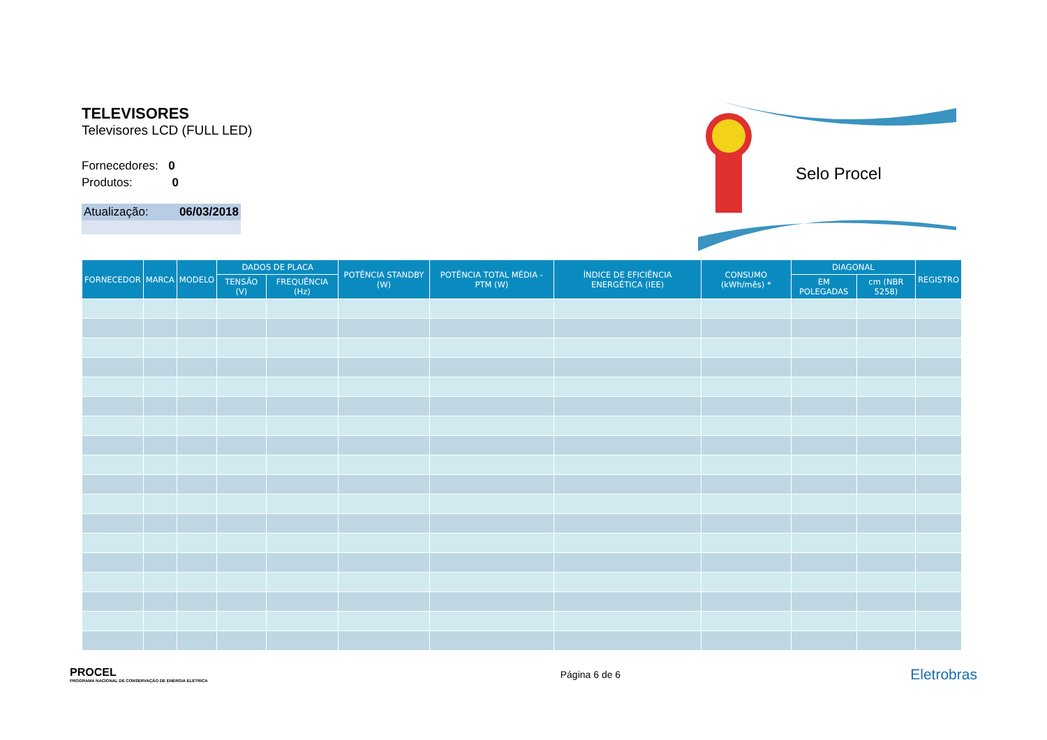TELEVISORES
Televisores LCD (FULL LED)
Fornecedores: 0
Produtos: 0
Atualização: 06/03/2018
Selo Procel
| FORNECEDOR | MARCA | MODELO | DADOS DE PLACA | | POTÊNCIA STANDBY (W) | POTÊNCIA TOTAL MÉDIA - PTM (W) | ÍNDICE DE EFICIÊNCIA ENERGÉTICA (IEE) | CONSUMO (kWh/mês) * | DIAGONAL | | REGISTRO |
| --- | --- | --- | --- | --- | --- | --- | --- | --- | --- | --- | --- |
| | | | TENSÃO (V) | FREQUÊNCIA (Hz) | | | | | EM POLEGADAS | cm (NBR 5258) | |
PROCEL
PROGRAMA NACIONAL DE CONSERVAÇÃO DE ENERGIA ELÉTRICA
Página 6 de 6
Eletrobras